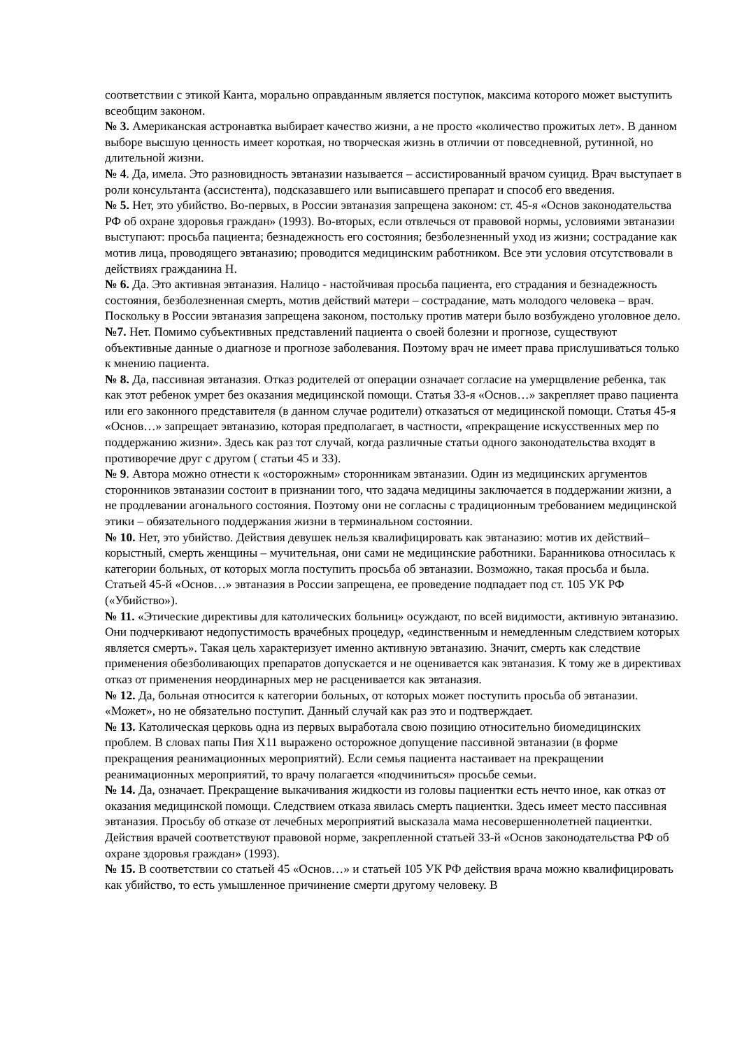соответствии с этикой Канта, морально оправданным является поступок, максима которого может выступить всеобщим законом.
№ 3. Американская астронавтка выбирает качество жизни, а не просто «количество прожитых лет». В данном выборе высшую ценность имеет короткая, но творческая жизнь в отличии от повседневной, рутинной, но длительной жизни.
№ 4. Да, имела. Это разновидность эвтаназии называется – ассистированный врачом суицид. Врач выступает в роли консультанта (ассистента), подсказавшего или выписавшего препарат и способ его введения.
№ 5. Нет, это убийство. Во-первых, в России эвтаназия запрещена законом: ст. 45-я «Основ законодательства РФ об охране здоровья граждан» (1993). Во-вторых, если отвлечься от правовой нормы, условиями эвтаназии выступают: просьба пациента; безнадежность его состояния; безболезненный уход из жизни; сострадание как мотив лица, проводящего эвтаназию; проводится медицинским работником. Все эти условия отсутствовали в действиях гражданина Н.
№ 6. Да. Это активная эвтаназия. Налицо - настойчивая просьба пациента, его страдания и безнадежность состояния, безболезненная смерть, мотив действий матери – сострадание, мать молодого человека – врач. Поскольку в России эвтаназия запрещена законом, постольку против матери было возбуждено уголовное дело.
№7. Нет. Помимо субъективных представлений пациента о своей болезни и прогнозе, существуют объективные данные о диагнозе и прогнозе заболевания. Поэтому врач не имеет права прислушиваться только к мнению пациента.
№ 8. Да, пассивная эвтаназия. Отказ родителей от операции означает согласие на умерщвление ребенка, так как этот ребенок умрет без оказания медицинской помощи. Статья 33-я «Основ…» закрепляет право пациента или его законного представителя (в данном случае родители) отказаться от медицинской помощи. Статья 45-я «Основ…» запрещает эвтаназию, которая предполагает, в частности, «прекращение искусственных мер по поддержанию жизни». Здесь как раз тот случай, когда различные статьи одного законодательства входят в противоречие друг с другом ( статьи 45 и 33).
№ 9. Автора можно отнести к «осторожным» сторонникам эвтаназии. Один из медицинских аргументов сторонников эвтаназии состоит в признании того, что задача медицины заключается в поддержании жизни, а не продлевании агонального состояния. Поэтому они не согласны с традиционным требованием медицинской этики – обязательного поддержания жизни в терминальном состоянии.
№ 10. Нет, это убийство. Действия девушек нельзя квалифицировать как эвтаназию: мотив их действий–корыстный, смерть женщины – мучительная, они сами не медицинские работники. Баранникова относилась к категории больных, от которых могла поступить просьба об эвтаназии. Возможно, такая просьба и была. Статьей 45-й «Основ…» эвтаназия в России запрещена, ее проведение подпадает под ст. 105 УК РФ («Убийство»).
№ 11. «Этические директивы для католических больниц» осуждают, по всей видимости, активную эвтаназию. Они подчеркивают недопустимость врачебных процедур, «единственным и немедленным следствием которых является смерть». Такая цель характеризует именно активную эвтаназию. Значит, смерть как следствие применения обезболивающих препаратов допускается и не оценивается как эвтаназия. К тому же в директивах отказ от применения неординарных мер не расценивается как эвтаназия.
№ 12. Да, больная относится к категории больных, от которых может поступить просьба об эвтаназии. «Может», но не обязательно поступит. Данный случай как раз это и подтверждает.
№ 13. Католическая церковь одна из первых выработала свою позицию относительно биомедицинских проблем. В словах папы Пия Х11 выражено осторожное допущение пассивной эвтаназии (в форме прекращения реанимационных мероприятий). Если семья пациента настаивает на прекращении реанимационных мероприятий, то врачу полагается «подчиниться» просьбе семьи.
№ 14. Да, означает. Прекращение выкачивания жидкости из головы пациентки есть нечто иное, как отказ от оказания медицинской помощи. Следствием отказа явилась смерть пациентки. Здесь имеет место пассивная эвтаназия. Просьбу об отказе от лечебных мероприятий высказала мама несовершеннолетней пациентки. Действия врачей соответствуют правовой норме, закрепленной статьей 33-й «Основ законодательства РФ об охране здоровья граждан» (1993).
№ 15. В соответствии со статьей 45 «Основ…» и статьей 105 УК РФ действия врача можно квалифицировать как убийство, то есть умышленное причинение смерти другому человеку. В